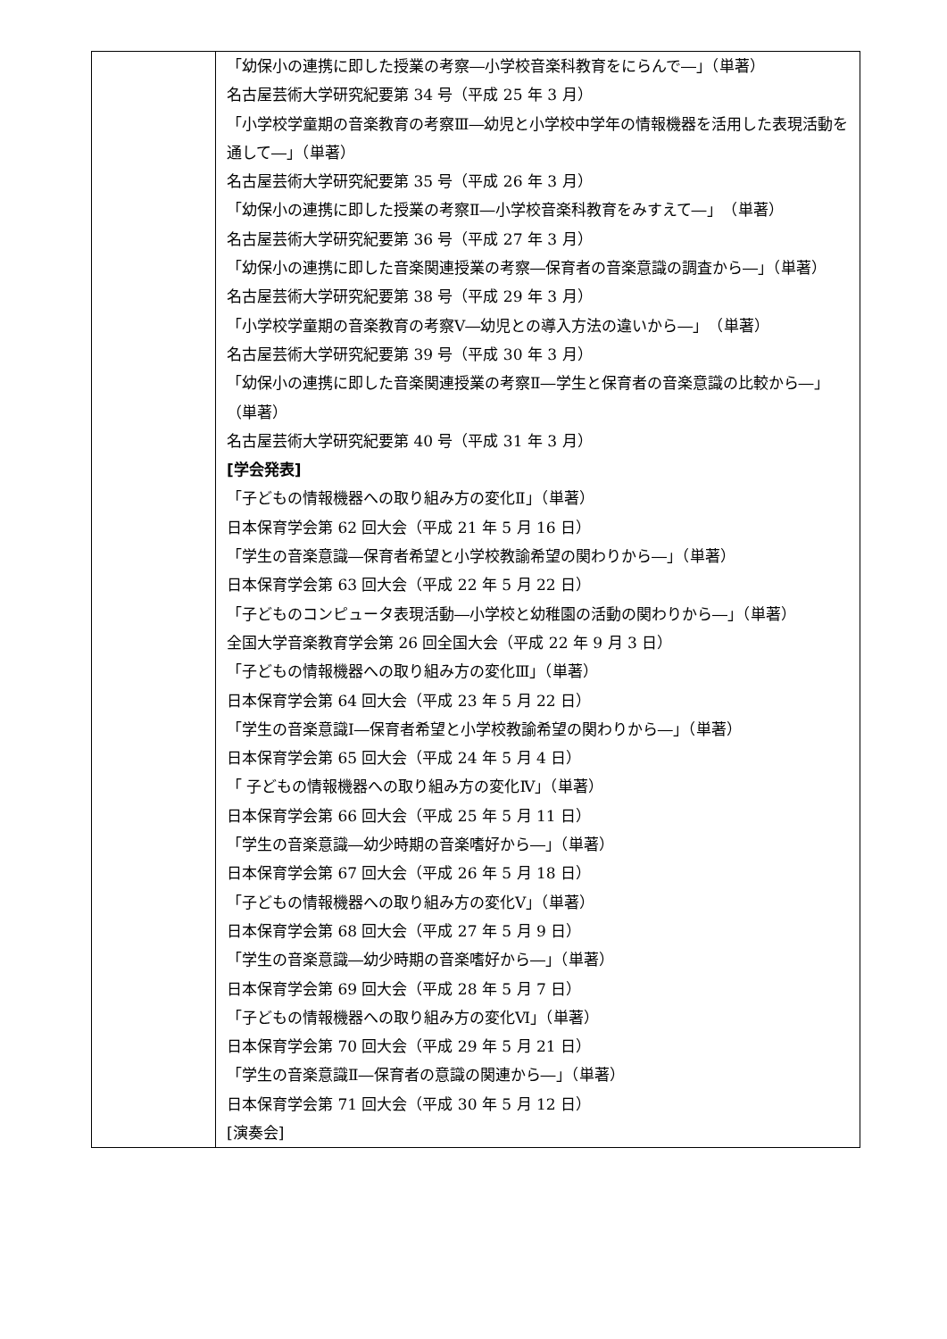| | 「幼保小の連携に即した授業の考察―小学校音楽科教育をにらんで―」（単著） 名古屋芸術大学研究紀要第 34 号（平成 25 年 3 月） 「小学校学童期の音楽教育の考察Ⅲ―幼児と小学校中学年の情報機器を活用した表現活動を通して―」（単著） 名古屋芸術大学研究紀要第 35 号（平成 26 年 3 月） 「幼保小の連携に即した授業の考察Ⅱ―小学校音楽科教育をみすえて―」 （単著） 名古屋芸術大学研究紀要第 36 号（平成 27 年 3 月） 「幼保小の連携に即した音楽関連授業の考察―保育者の音楽意識の調査から―」（単著） 名古屋芸術大学研究紀要第 38 号（平成 29 年 3 月） 「小学校学童期の音楽教育の考察Ⅴ―幼児との導入方法の違いから―」 （単著） 名古屋芸術大学研究紀要第 39 号（平成 30 年 3 月） 「幼保小の連携に即した音楽関連授業の考察Ⅱ―学生と保育者の音楽意識の比較から―」（単著） 名古屋芸術大学研究紀要第 40 号（平成 31 年 3 月） [学会発表] 「子どもの情報機器への取り組み方の変化Ⅱ」（単著） 日本保育学会第 62 回大会（平成 21 年 5 月 16 日） 「学生の音楽意識―保育者希望と小学校教諭希望の関わりから―」（単著） 日本保育学会第 63 回大会（平成 22 年 5 月 22 日） 「子どものコンピュータ表現活動―小学校と幼稚園の活動の関わりから―」（単著） 全国大学音楽教育学会第 26 回全国大会（平成 22 年 9 月 3 日） 「子どもの情報機器への取り組み方の変化Ⅲ」（単著） 日本保育学会第 64 回大会（平成 23 年 5 月 22 日） 「学生の音楽意識Ⅰ―保育者希望と小学校教諭希望の関わりから―」（単著） 日本保育学会第 65 回大会（平成 24 年 5 月 4 日） 「 子どもの情報機器への取り組み方の変化Ⅳ」（単著） 日本保育学会第 66 回大会（平成 25 年 5 月 11 日） 「学生の音楽意識―幼少時期の音楽嗜好から―」（単著） 日本保育学会第 67 回大会（平成 26 年 5 月 18 日） 「子どもの情報機器への取り組み方の変化Ⅴ」（単著） 日本保育学会第 68 回大会（平成 27 年 5 月 9 日） 「学生の音楽意識―幼少時期の音楽嗜好から―」（単著） 日本保育学会第 69 回大会（平成 28 年 5 月 7 日） 「子どもの情報機器への取り組み方の変化Ⅵ」（単著） 日本保育学会第 70 回大会（平成 29 年 5 月 21 日） 「学生の音楽意識Ⅱ―保育者の意識の関連から―」（単著） 日本保育学会第 71 回大会（平成 30 年 5 月 12 日） [演奏会] |